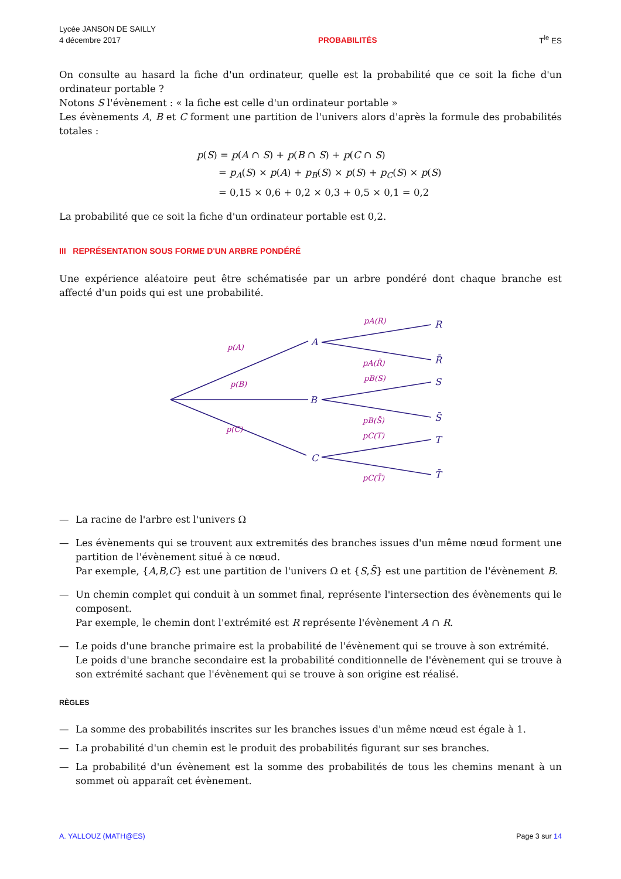Lycée JANSON DE SAILLY
4 décembre 2017
PROBABILITÉS
T<sup>le</sup> ES
On consulte au hasard la fiche d'un ordinateur, quelle est la probabilité que ce soit la fiche d'un ordinateur portable ?
Notons S l'évènement : « la fiche est celle d'un ordinateur portable »
Les évènements A, B et C forment une partition de l'univers alors d'après la formule des probabilités totales :
p(S) = p(A ∩ S) + p(B ∩ S) + p(C ∩ S)
= p<sub>A</sub>(S) × p(A) + p<sub>B</sub>(S) × p(S) + p<sub>C</sub>(S) × p(S)
= 0,15 × 0,6 + 0,2 × 0,3 + 0,5 × 0,1 = 0,2
La probabilité que ce soit la fiche d'un ordinateur portable est 0,2.
III REPRÉSENTATION SOUS FORME D'UN ARBRE PONDÉRÉ
Une expérience aléatoire peut être schématisée par un arbre pondéré dont chaque branche est affecté d'un poids qui est une probabilité.
A
B
C
R
R̄
S
S̄
T
T̄
p(A)
p(B)
p(C)
pA(R)
pA(R̄)
pB(S)
pB(S̄)
pC(T)
pC(T̄)
— La racine de l'arbre est l'univers Ω
— Les évènements qui se trouvent aux extremités des branches issues d'un même nœud forment une partition de l'évènement situé à ce nœud.
Par exemple, {A,B,C} est une partition de l'univers Ω et {S,S̄} est une partition de l'évènement B.
— Un chemin complet qui conduit à un sommet final, représente l'intersection des évènements qui le composent.
Par exemple, le chemin dont l'extrémité est R représente l'évènement A ∩ R.
— Le poids d'une branche primaire est la probabilité de l'évènement qui se trouve à son extrémité.
Le poids d'une branche secondaire est la probabilité conditionnelle de l'évènement qui se trouve à son extrémité sachant que l'évènement qui se trouve à son origine est réalisé.
RÈGLES
— La somme des probabilités inscrites sur les branches issues d'un même nœud est égale à 1.
— La probabilité d'un chemin est le produit des probabilités figurant sur ses branches.
— La probabilité d'un évènement est la somme des probabilités de tous les chemins menant à un sommet où apparaît cet évènement.
A. YALLOUZ (MATH@ES) Page 3 sur 14